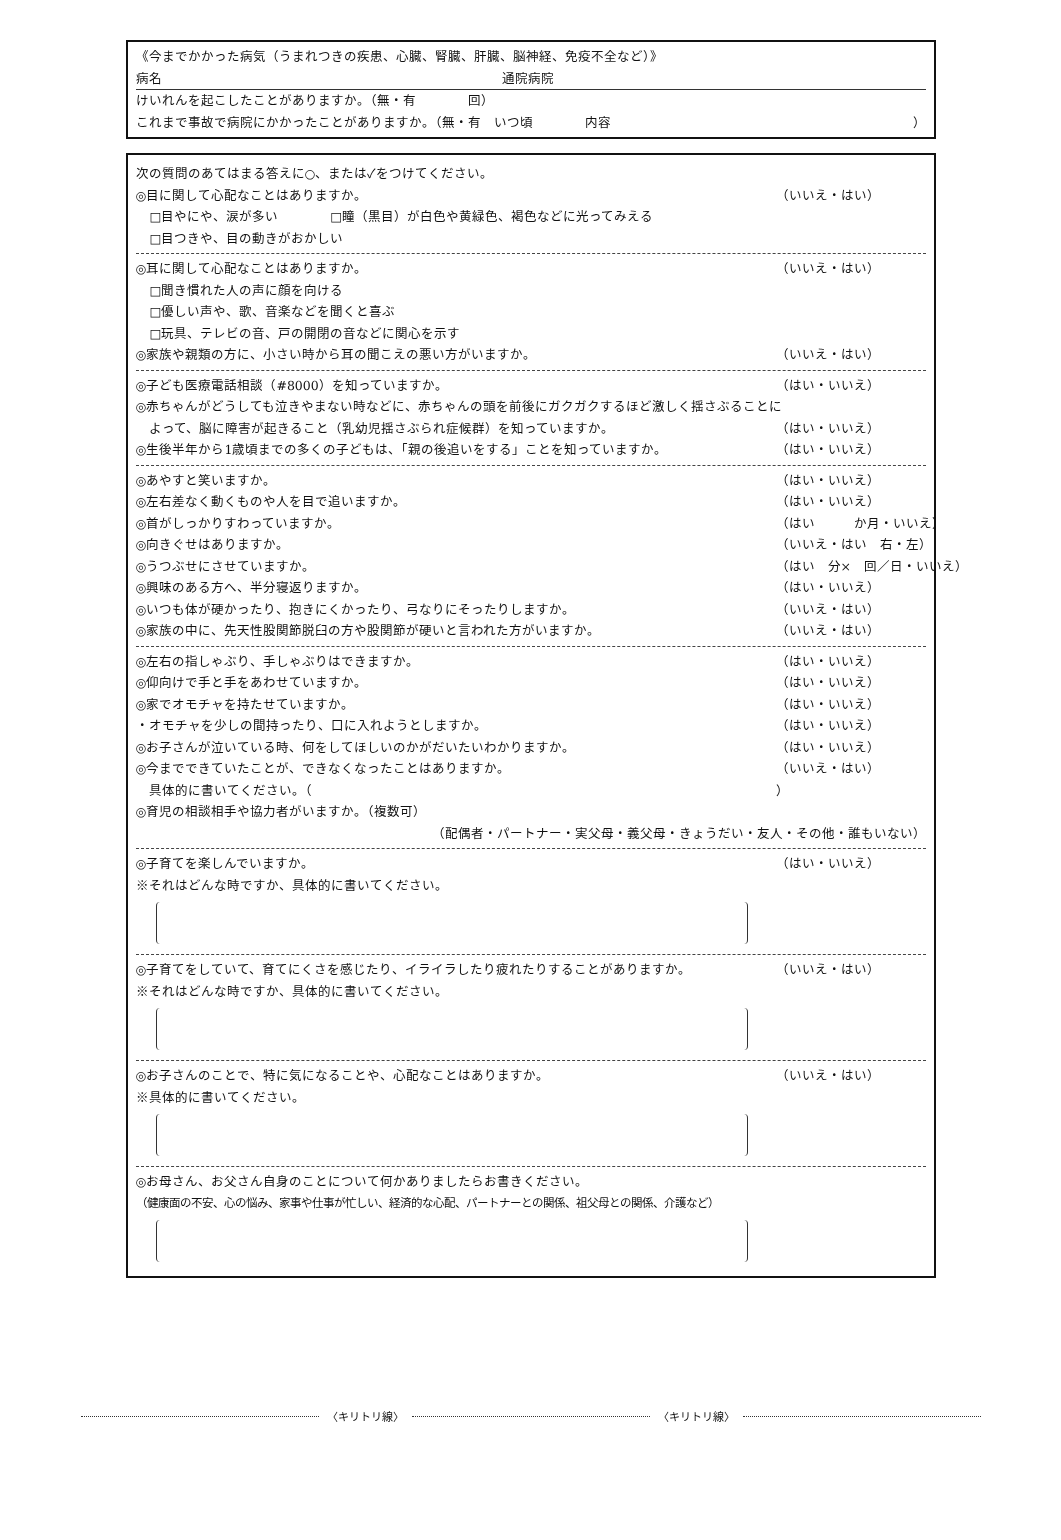《今までかかった病気（うまれつきの疾患、心臓、腎臓、肝臓、脳神経、免疫不全など）》
病名 通院病院
けいれんを起こしたことがありますか。（無・有　　　　回）
これまで事故で病院にかかったことがありますか。（無・有　いつ頃　　　　内容 ）
次の質問のあてはまる答えに○、または✓をつけてください。
◎目に関して心配なことはありますか。 （いいえ・はい）
□目やにや、涙が多い　　　　□瞳（黒目）が白色や黄緑色、褐色などに光ってみえる
□目つきや、目の動きがおかしい
◎耳に関して心配なことはありますか。 （いいえ・はい）
□聞き慣れた人の声に顔を向ける
□優しい声や、歌、音楽などを聞くと喜ぶ
□玩具、テレビの音、戸の開閉の音などに関心を示す
◎家族や親類の方に、小さい時から耳の聞こえの悪い方がいますか。 （いいえ・はい）
◎子ども医療電話相談（#8000）を知っていますか。 （はい・いいえ）
◎赤ちゃんがどうしても泣きやまない時などに、赤ちゃんの頭を前後にガクガクするほど激しく揺さぶることに
　よって、脳に障害が起きること（乳幼児揺さぶられ症候群）を知っていますか。 （はい・いいえ）
◎生後半年から1歳頃までの多くの子どもは、「親の後追いをする」ことを知っていますか。 （はい・いいえ）
◎あやすと笑いますか。 （はい・いいえ）
◎左右差なく動くものや人を目で追いますか。 （はい・いいえ）
◎首がしっかりすわっていますか。 （はい　　　か月・いいえ）
◎向きぐせはありますか。 （いいえ・はい　右・左）
◎うつぶせにさせていますか。 （はい　分×　回／日・いいえ）
◎興味のある方へ、半分寝返りますか。 （はい・いいえ）
◎いつも体が硬かったり、抱きにくかったり、弓なりにそったりしますか。 （いいえ・はい）
◎家族の中に、先天性股関節脱臼の方や股関節が硬いと言われた方がいますか。 （いいえ・はい）
◎左右の指しゃぶり、手しゃぶりはできますか。 （はい・いいえ）
◎仰向けで手と手をあわせていますか。 （はい・いいえ）
◎家でオモチャを持たせていますか。 （はい・いいえ）
・オモチャを少しの間持ったり、口に入れようとしますか。 （はい・いいえ）
◎お子さんが泣いている時、何をしてほしいのかがだいたいわかりますか。 （はい・いいえ）
◎今までできていたことが、できなくなったことはありますか。 （いいえ・はい）
　具体的に書いてください。（ ）
◎育児の相談相手や協力者がいますか。（複数可）
（配偶者・パートナー・実父母・義父母・きょうだい・友人・その他・誰もいない）
◎子育てを楽しんでいますか。 （はい・いいえ）
※それはどんな時ですか、具体的に書いてください。
◎子育てをしていて、育てにくさを感じたり、イライラしたり疲れたりすることがありますか。 （いいえ・はい）
※それはどんな時ですか、具体的に書いてください。
◎お子さんのことで、特に気になることや、心配なことはありますか。 （いいえ・はい）
※具体的に書いてください。
◎お母さん、お父さん自身のことについて何かありましたらお書きください。
（健康面の不安、心の悩み、家事や仕事が忙しい、経済的な心配、パートナーとの関係、祖父母との関係、介護など）
〈キリトリ線〉 〈キリトリ線〉